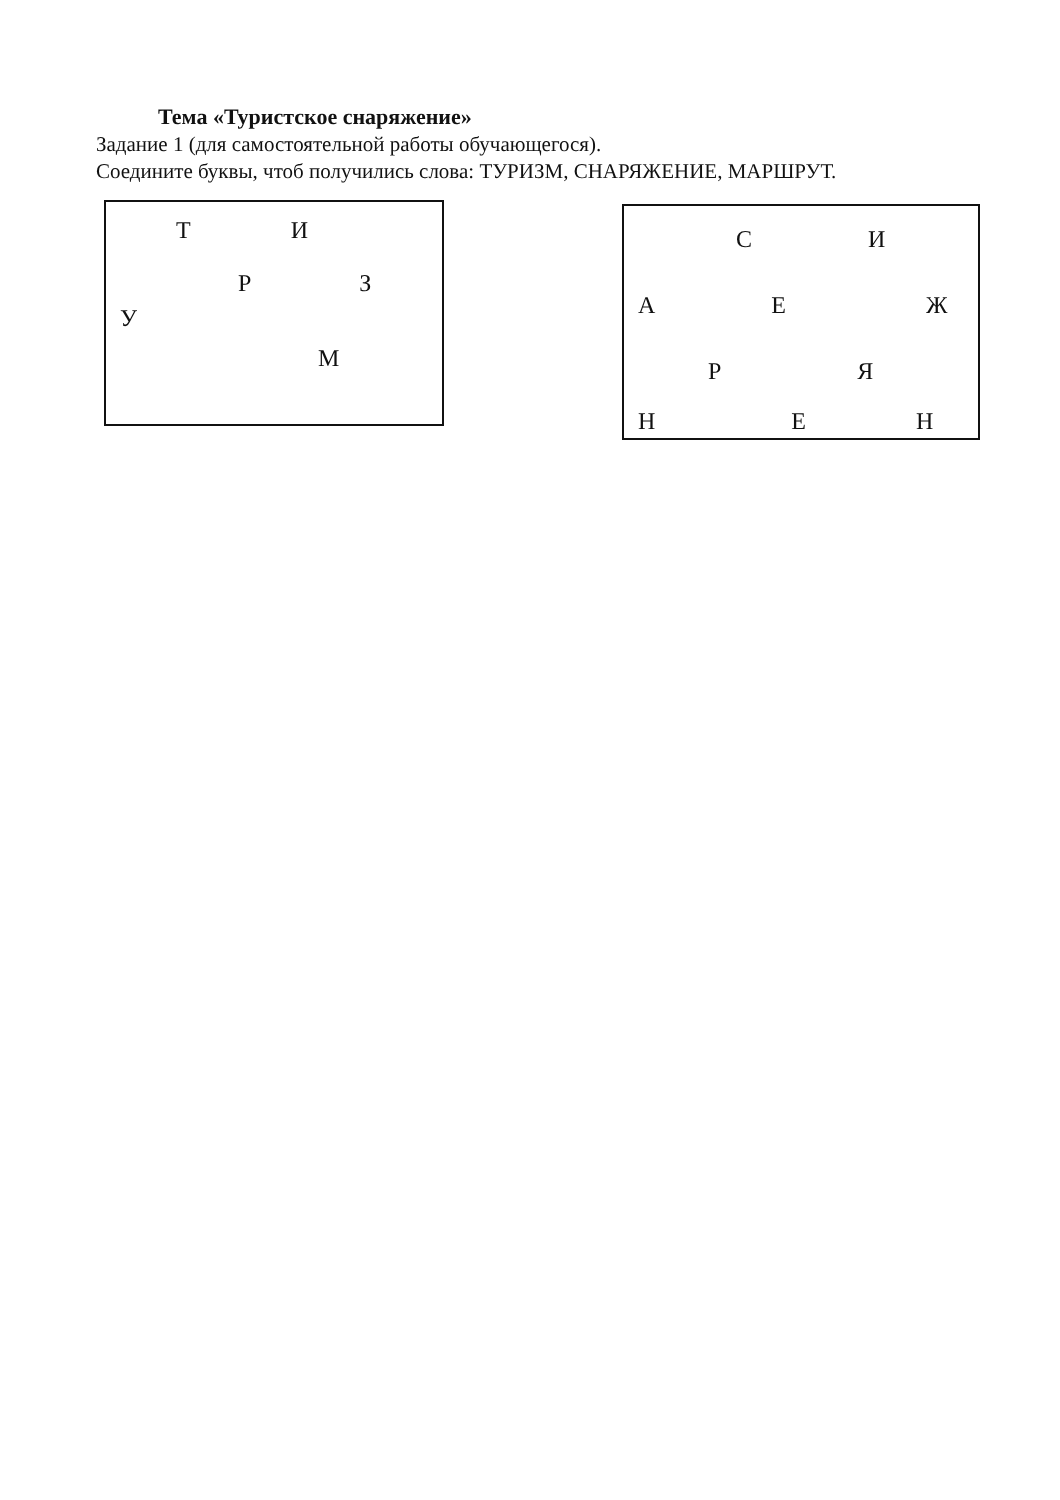Тема «Туристское снаряжение»
Задание 1 (для самостоятельной работы обучающегося).
Соедините буквы, чтоб получились слова: ТУРИЗМ, СНАРЯЖЕНИЕ, МАРШРУТ.
Т И
Р З
У
М
С И
А Е Ж
Р Я
Н Е Н